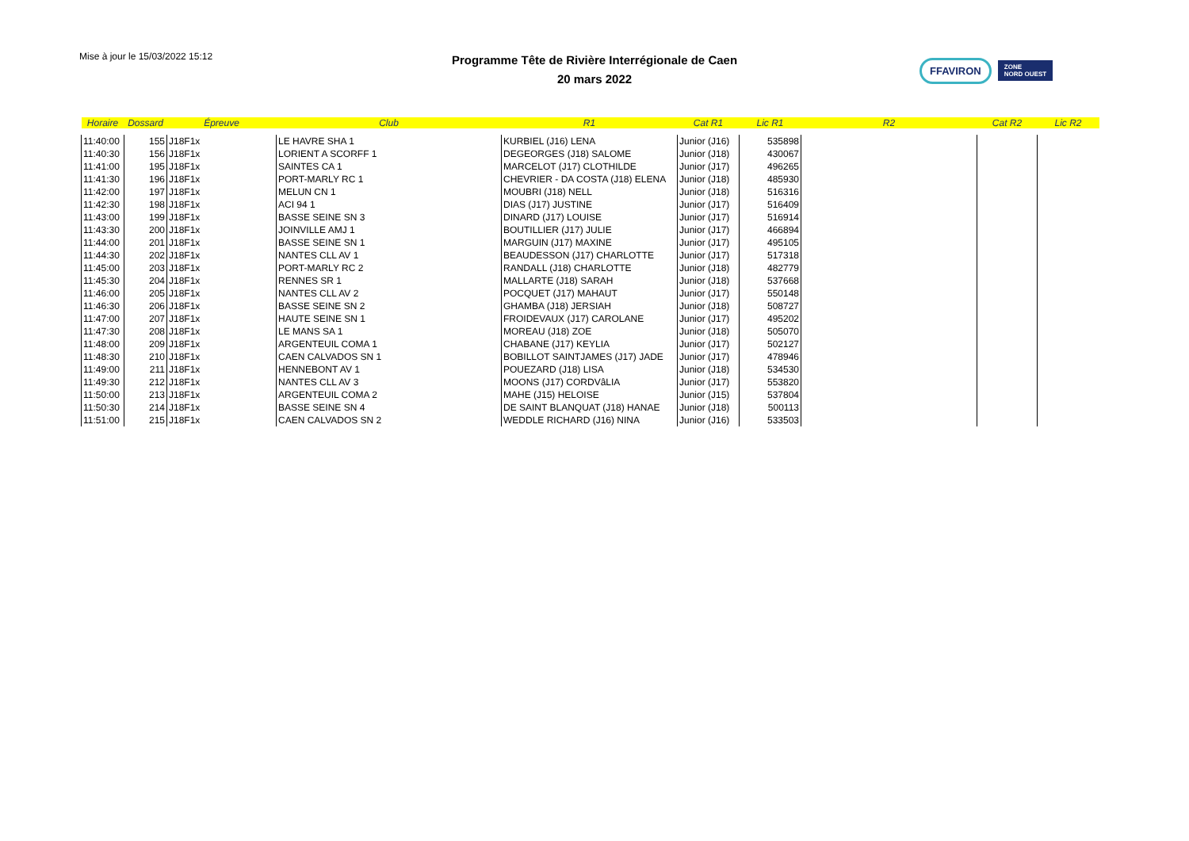Mise à jour le 15/03/2022 15:12
Programme Tête de Rivière Interrégionale de Caen
20 mars 2022
FFAVIRON ZONE
NORD OUEST
| Horaire | Dossard | Épreuve | Club | R1 | Cat R1 | Lic R1 | R2 | Cat R2 | Lic R2 |
| --- | --- | --- | --- | --- | --- | --- | --- | --- | --- |
| 11:40:00 | 155 | J18F1x | LE HAVRE SHA 1 | KURBIEL (J16) LENA | Junior (J16) | 535898 | | | |
| 11:40:30 | 156 | J18F1x | LORIENT A SCORFF 1 | DEGEORGES (J18) SALOME | Junior (J18) | 430067 | | | |
| 11:41:00 | 195 | J18F1x | SAINTES CA 1 | MARCELOT (J17) CLOTHILDE | Junior (J17) | 496265 | | | |
| 11:41:30 | 196 | J18F1x | PORT-MARLY RC 1 | CHEVRIER - DA COSTA (J18) ELENA | Junior (J18) | 485930 | | | |
| 11:42:00 | 197 | J18F1x | MELUN CN 1 | MOUBRI (J18) NELL | Junior (J18) | 516316 | | | |
| 11:42:30 | 198 | J18F1x | ACI 94 1 | DIAS (J17) JUSTINE | Junior (J17) | 516409 | | | |
| 11:43:00 | 199 | J18F1x | BASSE SEINE SN 3 | DINARD (J17) LOUISE | Junior (J17) | 516914 | | | |
| 11:43:30 | 200 | J18F1x | JOINVILLE AMJ 1 | BOUTILLIER (J17) JULIE | Junior (J17) | 466894 | | | |
| 11:44:00 | 201 | J18F1x | BASSE SEINE SN 1 | MARGUIN (J17) MAXINE | Junior (J17) | 495105 | | | |
| 11:44:30 | 202 | J18F1x | NANTES CLL AV 1 | BEAUDESSON (J17) CHARLOTTE | Junior (J17) | 517318 | | | |
| 11:45:00 | 203 | J18F1x | PORT-MARLY RC 2 | RANDALL (J18) CHARLOTTE | Junior (J18) | 482779 | | | |
| 11:45:30 | 204 | J18F1x | RENNES SR 1 | MALLARTE (J18) SARAH | Junior (J18) | 537668 | | | |
| 11:46:00 | 205 | J18F1x | NANTES CLL AV 2 | POCQUET (J17) MAHAUT | Junior (J17) | 550148 | | | |
| 11:46:30 | 206 | J18F1x | BASSE SEINE SN 2 | GHAMBA (J18) JERSIAH | Junior (J18) | 508727 | | | |
| 11:47:00 | 207 | J18F1x | HAUTE SEINE SN 1 | FROIDEVAUX (J17) CAROLANE | Junior (J17) | 495202 | | | |
| 11:47:30 | 208 | J18F1x | LE MANS SA 1 | MOREAU (J18) ZOE | Junior (J18) | 505070 | | | |
| 11:48:00 | 209 | J18F1x | ARGENTEUIL COMA 1 | CHABANE (J17) KEYLIA | Junior (J17) | 502127 | | | |
| 11:48:30 | 210 | J18F1x | CAEN CALVADOS SN 1 | BOBILLOT SAINTJAMES (J17) JADE | Junior (J17) | 478946 | | | |
| 11:49:00 | 211 | J18F1x | HENNEBONT AV 1 | POUEZARD (J18) LISA | Junior (J18) | 534530 | | | |
| 11:49:30 | 212 | J18F1x | NANTES CLL AV 3 | MOONS (J17) CORDVâLIA | Junior (J17) | 553820 | | | |
| 11:50:00 | 213 | J18F1x | ARGENTEUIL COMA 2 | MAHE (J15) HELOISE | Junior (J15) | 537804 | | | |
| 11:50:30 | 214 | J18F1x | BASSE SEINE SN 4 | DE SAINT BLANQUAT (J18) HANAE | Junior (J18) | 500113 | | | |
| 11:51:00 | 215 | J18F1x | CAEN CALVADOS SN 2 | WEDDLE RICHARD (J16) NINA | Junior (J16) | 533503 | | | |